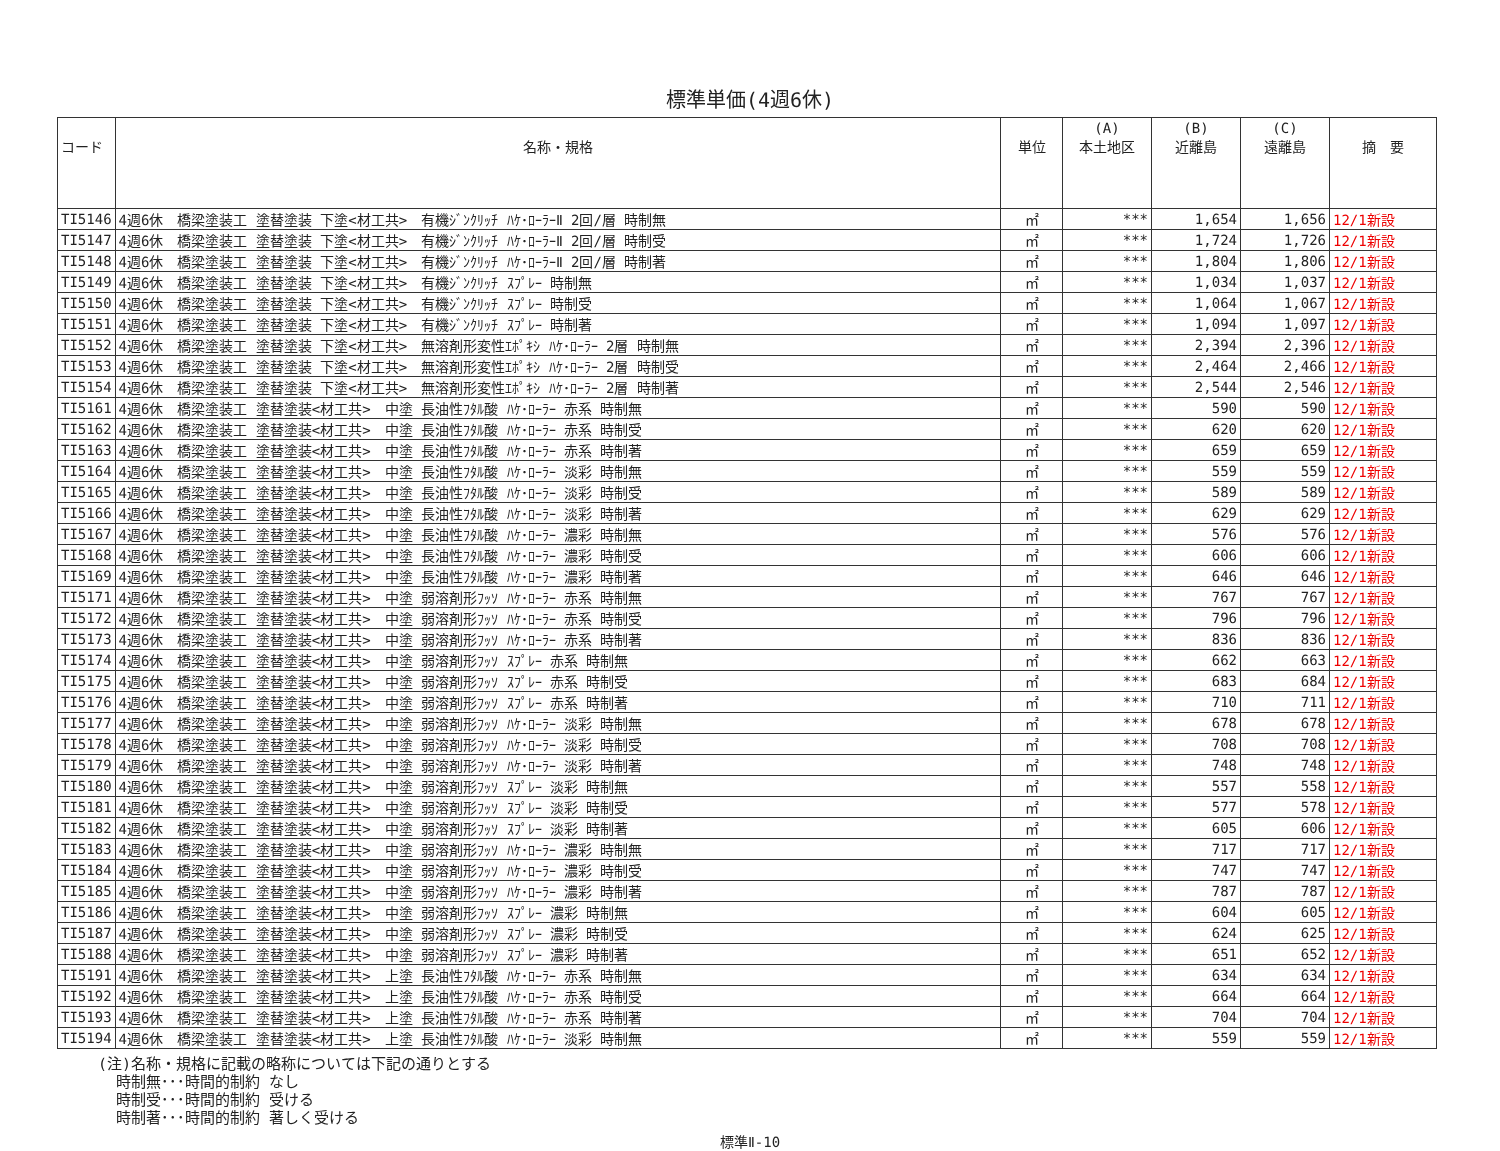標準単価(4週6休)
| コード | 名称・規格 | 単位 | (A) 本土地区 | (B) 近離島 | (C) 遠離島 | 摘 要 |
| --- | --- | --- | --- | --- | --- | --- |
| TI5146 | 4週6休 橋梁塗装工 塗替塗装 下塗<材工共> 有機ｼﾞﾝｸﾘｯﾁ ﾊｹ･ﾛｰﾗｰⅡ 2回/層 時制無 | ㎡ | *** | 1,654 | 1,656 | 12/1新設 |
| TI5147 | 4週6休 橋梁塗装工 塗替塗装 下塗<材工共> 有機ｼﾞﾝｸﾘｯﾁ ﾊｹ･ﾛｰﾗｰⅡ 2回/層 時制受 | ㎡ | *** | 1,724 | 1,726 | 12/1新設 |
| TI5148 | 4週6休 橋梁塗装工 塗替塗装 下塗<材工共> 有機ｼﾞﾝｸﾘｯﾁ ﾊｹ･ﾛｰﾗｰⅡ 2回/層 時制著 | ㎡ | *** | 1,804 | 1,806 | 12/1新設 |
| TI5149 | 4週6休 橋梁塗装工 塗替塗装 下塗<材工共> 有機ｼﾞﾝｸﾘｯﾁ ｽﾌﾟﾚｰ 時制無 | ㎡ | *** | 1,034 | 1,037 | 12/1新設 |
| TI5150 | 4週6休 橋梁塗装工 塗替塗装 下塗<材工共> 有機ｼﾞﾝｸﾘｯﾁ ｽﾌﾟﾚｰ 時制受 | ㎡ | *** | 1,064 | 1,067 | 12/1新設 |
| TI5151 | 4週6休 橋梁塗装工 塗替塗装 下塗<材工共> 有機ｼﾞﾝｸﾘｯﾁ ｽﾌﾟﾚｰ 時制著 | ㎡ | *** | 1,094 | 1,097 | 12/1新設 |
| TI5152 | 4週6休 橋梁塗装工 塗替塗装 下塗<材工共> 無溶剤形変性ｴﾎﾟｷｼ ﾊｹ･ﾛｰﾗｰ 2層 時制無 | ㎡ | *** | 2,394 | 2,396 | 12/1新設 |
| TI5153 | 4週6休 橋梁塗装工 塗替塗装 下塗<材工共> 無溶剤形変性ｴﾎﾟｷｼ ﾊｹ･ﾛｰﾗｰ 2層 時制受 | ㎡ | *** | 2,464 | 2,466 | 12/1新設 |
| TI5154 | 4週6休 橋梁塗装工 塗替塗装 下塗<材工共> 無溶剤形変性ｴﾎﾟｷｼ ﾊｹ･ﾛｰﾗｰ 2層 時制著 | ㎡ | *** | 2,544 | 2,546 | 12/1新設 |
| TI5161 | 4週6休 橋梁塗装工 塗替塗装<材工共> 中塗 長油性ﾌﾀﾙ酸 ﾊｹ･ﾛｰﾗｰ 赤系 時制無 | ㎡ | *** | 590 | 590 | 12/1新設 |
| TI5162 | 4週6休 橋梁塗装工 塗替塗装<材工共> 中塗 長油性ﾌﾀﾙ酸 ﾊｹ･ﾛｰﾗｰ 赤系 時制受 | ㎡ | *** | 620 | 620 | 12/1新設 |
| TI5163 | 4週6休 橋梁塗装工 塗替塗装<材工共> 中塗 長油性ﾌﾀﾙ酸 ﾊｹ･ﾛｰﾗｰ 赤系 時制著 | ㎡ | *** | 659 | 659 | 12/1新設 |
| TI5164 | 4週6休 橋梁塗装工 塗替塗装<材工共> 中塗 長油性ﾌﾀﾙ酸 ﾊｹ･ﾛｰﾗｰ 淡彩 時制無 | ㎡ | *** | 559 | 559 | 12/1新設 |
| TI5165 | 4週6休 橋梁塗装工 塗替塗装<材工共> 中塗 長油性ﾌﾀﾙ酸 ﾊｹ･ﾛｰﾗｰ 淡彩 時制受 | ㎡ | *** | 589 | 589 | 12/1新設 |
| TI5166 | 4週6休 橋梁塗装工 塗替塗装<材工共> 中塗 長油性ﾌﾀﾙ酸 ﾊｹ･ﾛｰﾗｰ 淡彩 時制著 | ㎡ | *** | 629 | 629 | 12/1新設 |
| TI5167 | 4週6休 橋梁塗装工 塗替塗装<材工共> 中塗 長油性ﾌﾀﾙ酸 ﾊｹ･ﾛｰﾗｰ 濃彩 時制無 | ㎡ | *** | 576 | 576 | 12/1新設 |
| TI5168 | 4週6休 橋梁塗装工 塗替塗装<材工共> 中塗 長油性ﾌﾀﾙ酸 ﾊｹ･ﾛｰﾗｰ 濃彩 時制受 | ㎡ | *** | 606 | 606 | 12/1新設 |
| TI5169 | 4週6休 橋梁塗装工 塗替塗装<材工共> 中塗 長油性ﾌﾀﾙ酸 ﾊｹ･ﾛｰﾗｰ 濃彩 時制著 | ㎡ | *** | 646 | 646 | 12/1新設 |
| TI5171 | 4週6休 橋梁塗装工 塗替塗装<材工共> 中塗 弱溶剤形ﾌｯｿ ﾊｹ･ﾛｰﾗｰ 赤系 時制無 | ㎡ | *** | 767 | 767 | 12/1新設 |
| TI5172 | 4週6休 橋梁塗装工 塗替塗装<材工共> 中塗 弱溶剤形ﾌｯｿ ﾊｹ･ﾛｰﾗｰ 赤系 時制受 | ㎡ | *** | 796 | 796 | 12/1新設 |
| TI5173 | 4週6休 橋梁塗装工 塗替塗装<材工共> 中塗 弱溶剤形ﾌｯｿ ﾊｹ･ﾛｰﾗｰ 赤系 時制著 | ㎡ | *** | 836 | 836 | 12/1新設 |
| TI5174 | 4週6休 橋梁塗装工 塗替塗装<材工共> 中塗 弱溶剤形ﾌｯｿ ｽﾌﾟﾚｰ 赤系 時制無 | ㎡ | *** | 662 | 663 | 12/1新設 |
| TI5175 | 4週6休 橋梁塗装工 塗替塗装<材工共> 中塗 弱溶剤形ﾌｯｿ ｽﾌﾟﾚｰ 赤系 時制受 | ㎡ | *** | 683 | 684 | 12/1新設 |
| TI5176 | 4週6休 橋梁塗装工 塗替塗装<材工共> 中塗 弱溶剤形ﾌｯｿ ｽﾌﾟﾚｰ 赤系 時制著 | ㎡ | *** | 710 | 711 | 12/1新設 |
| TI5177 | 4週6休 橋梁塗装工 塗替塗装<材工共> 中塗 弱溶剤形ﾌｯｿ ﾊｹ･ﾛｰﾗｰ 淡彩 時制無 | ㎡ | *** | 678 | 678 | 12/1新設 |
| TI5178 | 4週6休 橋梁塗装工 塗替塗装<材工共> 中塗 弱溶剤形ﾌｯｿ ﾊｹ･ﾛｰﾗｰ 淡彩 時制受 | ㎡ | *** | 708 | 708 | 12/1新設 |
| TI5179 | 4週6休 橋梁塗装工 塗替塗装<材工共> 中塗 弱溶剤形ﾌｯｿ ﾊｹ･ﾛｰﾗｰ 淡彩 時制著 | ㎡ | *** | 748 | 748 | 12/1新設 |
| TI5180 | 4週6休 橋梁塗装工 塗替塗装<材工共> 中塗 弱溶剤形ﾌｯｿ ｽﾌﾟﾚｰ 淡彩 時制無 | ㎡ | *** | 557 | 558 | 12/1新設 |
| TI5181 | 4週6休 橋梁塗装工 塗替塗装<材工共> 中塗 弱溶剤形ﾌｯｿ ｽﾌﾟﾚｰ 淡彩 時制受 | ㎡ | *** | 577 | 578 | 12/1新設 |
| TI5182 | 4週6休 橋梁塗装工 塗替塗装<材工共> 中塗 弱溶剤形ﾌｯｿ ｽﾌﾟﾚｰ 淡彩 時制著 | ㎡ | *** | 605 | 606 | 12/1新設 |
| TI5183 | 4週6休 橋梁塗装工 塗替塗装<材工共> 中塗 弱溶剤形ﾌｯｿ ﾊｹ･ﾛｰﾗｰ 濃彩 時制無 | ㎡ | *** | 717 | 717 | 12/1新設 |
| TI5184 | 4週6休 橋梁塗装工 塗替塗装<材工共> 中塗 弱溶剤形ﾌｯｿ ﾊｹ･ﾛｰﾗｰ 濃彩 時制受 | ㎡ | *** | 747 | 747 | 12/1新設 |
| TI5185 | 4週6休 橋梁塗装工 塗替塗装<材工共> 中塗 弱溶剤形ﾌｯｿ ﾊｹ･ﾛｰﾗｰ 濃彩 時制著 | ㎡ | *** | 787 | 787 | 12/1新設 |
| TI5186 | 4週6休 橋梁塗装工 塗替塗装<材工共> 中塗 弱溶剤形ﾌｯｿ ｽﾌﾟﾚｰ 濃彩 時制無 | ㎡ | *** | 604 | 605 | 12/1新設 |
| TI5187 | 4週6休 橋梁塗装工 塗替塗装<材工共> 中塗 弱溶剤形ﾌｯｿ ｽﾌﾟﾚｰ 濃彩 時制受 | ㎡ | *** | 624 | 625 | 12/1新設 |
| TI5188 | 4週6休 橋梁塗装工 塗替塗装<材工共> 中塗 弱溶剤形ﾌｯｿ ｽﾌﾟﾚｰ 濃彩 時制著 | ㎡ | *** | 651 | 652 | 12/1新設 |
| TI5191 | 4週6休 橋梁塗装工 塗替塗装<材工共> 上塗 長油性ﾌﾀﾙ酸 ﾊｹ･ﾛｰﾗｰ 赤系 時制無 | ㎡ | *** | 634 | 634 | 12/1新設 |
| TI5192 | 4週6休 橋梁塗装工 塗替塗装<材工共> 上塗 長油性ﾌﾀﾙ酸 ﾊｹ･ﾛｰﾗｰ 赤系 時制受 | ㎡ | *** | 664 | 664 | 12/1新設 |
| TI5193 | 4週6休 橋梁塗装工 塗替塗装<材工共> 上塗 長油性ﾌﾀﾙ酸 ﾊｹ･ﾛｰﾗｰ 赤系 時制著 | ㎡ | *** | 704 | 704 | 12/1新設 |
| TI5194 | 4週6休 橋梁塗装工 塗替塗装<材工共> 上塗 長油性ﾌﾀﾙ酸 ﾊｹ･ﾛｰﾗｰ 淡彩 時制無 | ㎡ | *** | 559 | 559 | 12/1新設 |
(注)名称・規格に記載の略称については下記の通りとする
  時制無･･･時間的制約 なし
  時制受･･･時間的制約 受ける
  時制著･･･時間的制約 著しく受ける
標準Ⅱ-10